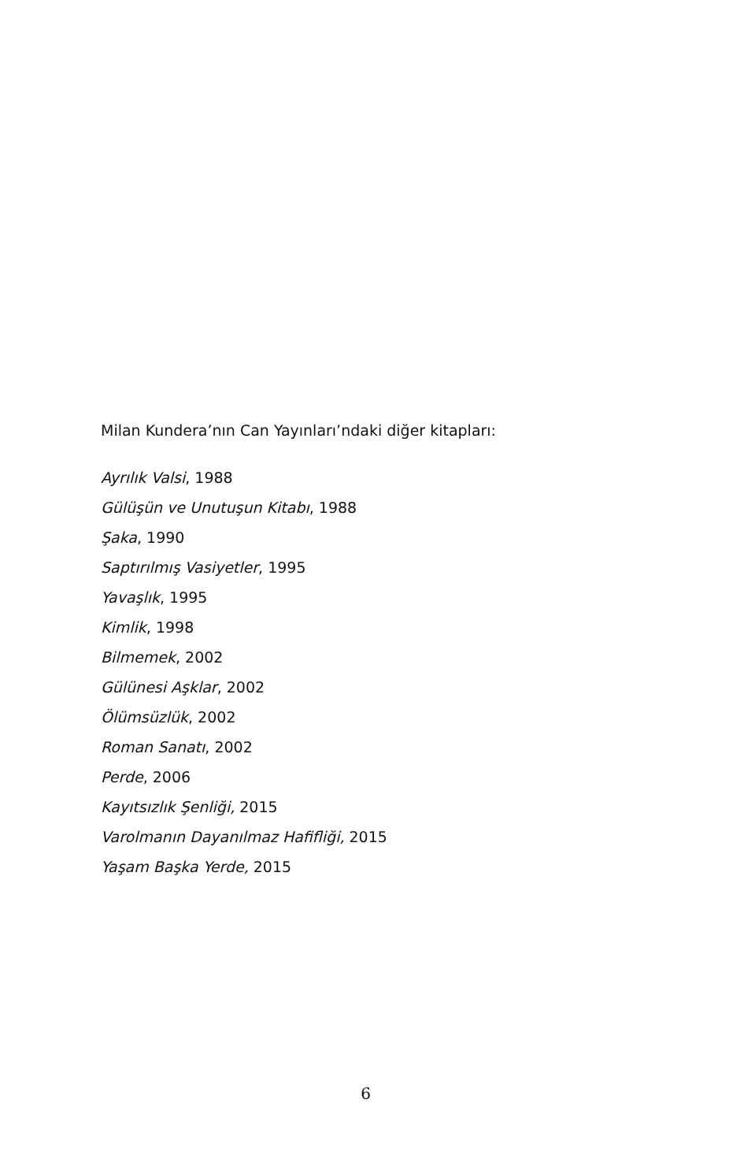Milan Kundera’nın Can Yayınları’ndaki diğer kitapları:
Ayrılık Valsi, 1988
Gülüşün ve Unutuşun Kitabı, 1988
Şaka, 1990
Saptırılmış Vasiyetler, 1995
Yavaşlık, 1995
Kimlik, 1998
Bilmemek, 2002
Gülünesi Aşklar, 2002
Ölümsüzlük, 2002
Roman Sanatı, 2002
Perde, 2006
Kayıtsızlık Şenliği, 2015
Varolmanın Dayanılmaz Hafifliği, 2015
Yaşam Başka Yerde, 2015
6